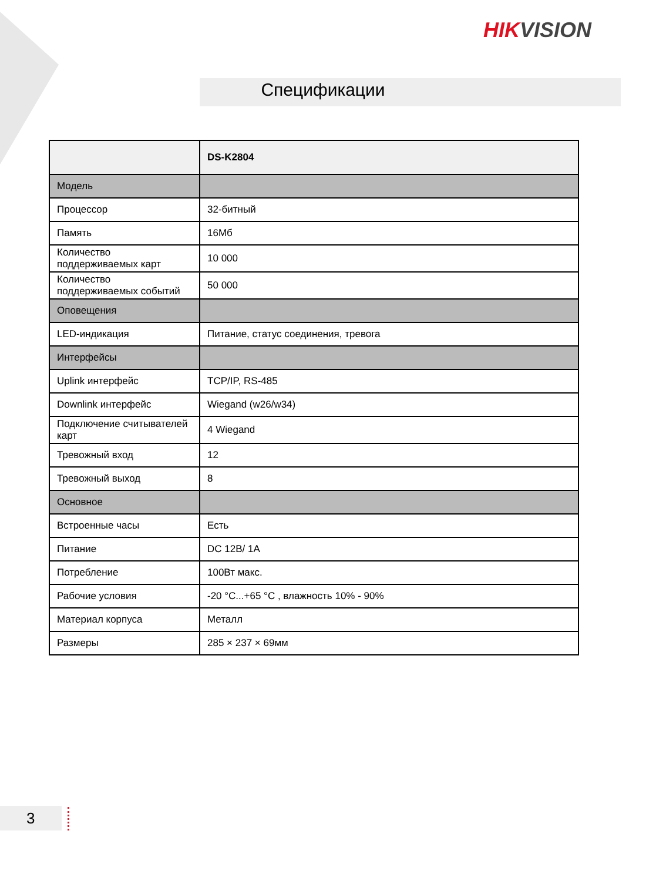HIKVISION
Спецификации
| | DS-K2804 |
| --- | --- |
| Модель | |
| Процессор | 32-битный |
| Память | 16Мб |
| Количество поддерживаемых карт | 10 000 |
| Количество поддерживаемых событий | 50 000 |
| Оповещения | |
| LED-индикация | Питание, статус соединения, тревога |
| Интерфейсы | |
| Uplink интерфейс | TCP/IP, RS-485 |
| Downlink интерфейс | Wiegand (w26/w34) |
| Подключение считывателей карт | 4 Wiegand |
| Тревожный вход | 12 |
| Тревожный выход | 8 |
| Основное | |
| Встроенные часы | Есть |
| Питание | DC 12В/ 1А |
| Потребление | 100Вт макс. |
| Рабочие условия | -20 °C...+65 °C , влажность 10% - 90% |
| Материал корпуса | Металл |
| Размеры | 285 × 237 × 69мм |
3